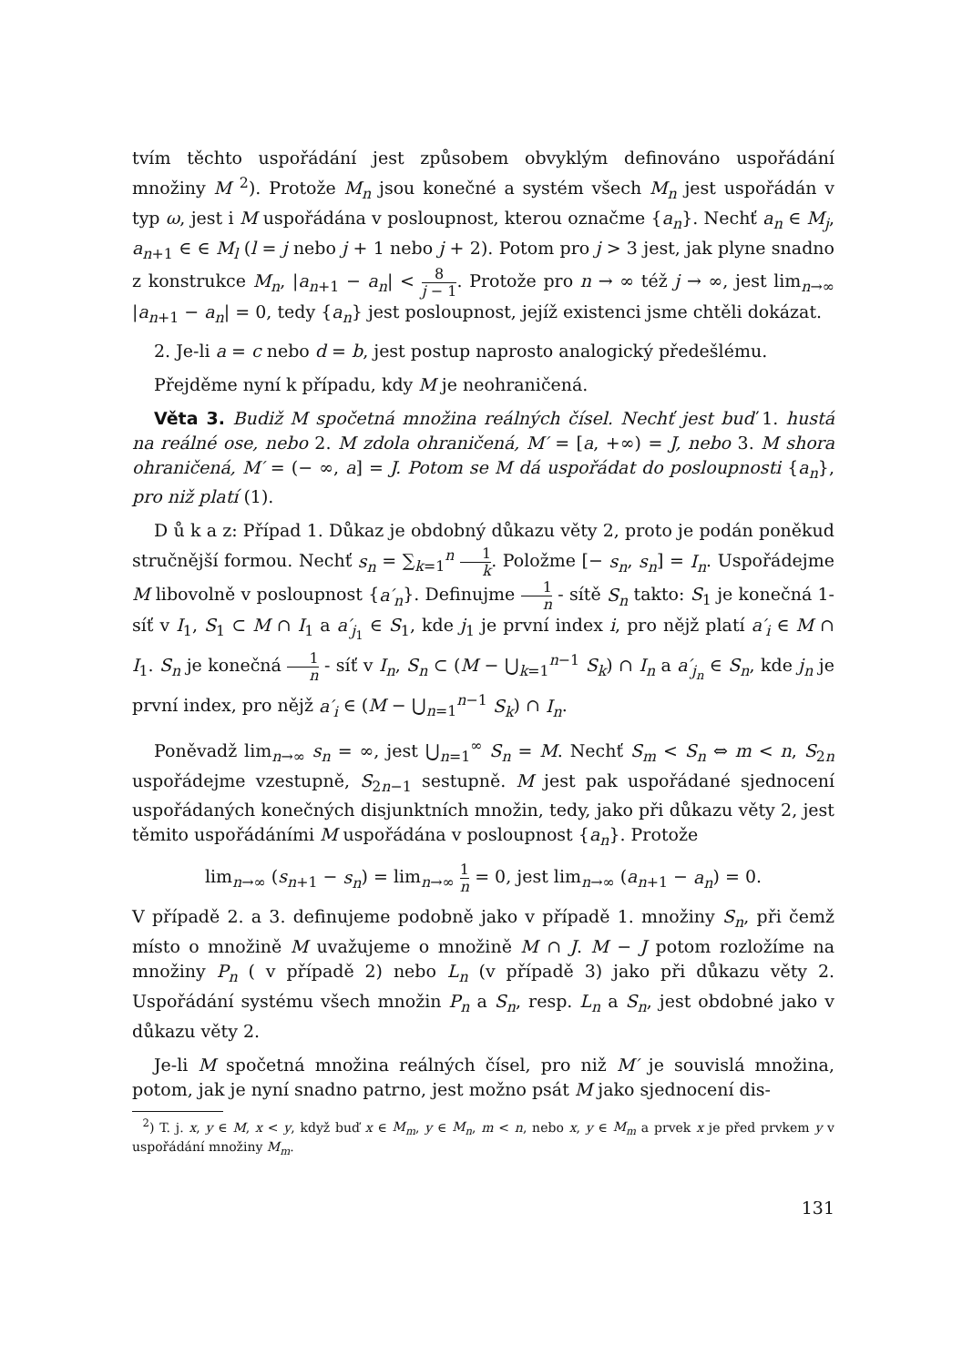tvím těchto uspořádání jest způsobem obvyklým definováno uspořádání množiny M <sup>2</sup>). Protože M<sub>n</sub> jsou konečné a systém všech M<sub>n</sub> jest uspořádán v typ ω, jest i M uspořádána v posloupnost, kterou označme {a<sub>n</sub>}. Nechť a<sub>n</sub> ∈ M<sub>j</sub>, a<sub>n+1</sub> ∈ ∈ M<sub>l</sub> (l = j nebo j + 1 nebo j + 2). Potom pro j > 3 jest, jak plyne snadno z konstrukce M<sub>n</sub>, |a<sub>n+1</sub> − a<sub>n</sub>| < 8 j − 1. Protože pro n → ∞ též j → ∞, jest lim<sub>n→∞</sub> |a<sub>n+1</sub> − a<sub>n</sub>| = 0, tedy {a<sub>n</sub>} jest posloupnost, jejíž existenci jsme chtěli dokázat.
2. Je-li a = c nebo d = b, jest postup naprosto analogický předešlému.
Přejděme nyní k případu, kdy M je neohraničená.
Věta 3. Budiž M spočetná množina reálných čísel. Nechť jest buď 1. hustá na reálné ose, nebo 2. M zdola ohraničená, M′ = [a, +∞) = J, nebo 3. M shora ohraničená, M′ = (− ∞, a] = J. Potom se M dá uspořádat do posloupnosti {a<sub>n</sub>}, pro niž platí (1).
D ů k a z: Případ 1. Důkaz je obdobný důkazu věty 2, proto je podán poněkud stručnější formou. Nechť s<sub>n</sub> = ∑<sub>k=1</sub><sup>n</sup> 1 k. Položme [− s<sub>n</sub>, s<sub>n</sub>] = I<sub>n</sub>. Uspořádejme M libovolně v posloupnost {a′<sub>n</sub>}. Definujme 1 n - sítě S<sub>n</sub> takto: S<sub>1</sub> je konečná 1-síť v I<sub>1</sub>, S<sub>1</sub> ⊂ M ∩ I<sub>1</sub> a a′<sub>j<sub>1</sub></sub> ∈ S<sub>1</sub>, kde j<sub>1</sub> je první index i, pro nějž platí a′<sub>i</sub> ∈ M ∩ I<sub>1</sub>. S<sub>n</sub> je konečná 1 n - síť v I<sub>n</sub>, S<sub>n</sub> ⊂ (M − ⋃<sub>k=1</sub><sup>n−1</sup> S<sub>k</sub>) ∩ I<sub>n</sub> a a′<sub>j<sub>n</sub></sub> ∈ S<sub>n</sub>, kde j<sub>n</sub> je první index, pro nějž a′<sub>i</sub> ∈ (M − ⋃<sub>n=1</sub><sup>n−1</sup> S<sub>k</sub>) ∩ I<sub>n</sub>.
Poněvadž lim<sub>n→∞</sub> s<sub>n</sub> = ∞, jest ⋃<sub>n=1</sub><sup>∞</sup> S<sub>n</sub> = M. Nechť S<sub>m</sub> < S<sub>n</sub> ⇔ m < n, S<sub>2n</sub> uspořádejme vzestupně, S<sub>2n−1</sub> sestupně. M jest pak uspořádané sjednocení uspořádaných konečných disjunktních množin, tedy, jako při důkazu věty 2, jest těmito uspořádáními M uspořádána v posloupnost {a<sub>n</sub>}. Protože
lim<sub>n→∞</sub> (s<sub>n+1</sub> − s<sub>n</sub>) = lim<sub>n→∞</sub> 1 n = 0, jest lim<sub>n→∞</sub> (a<sub>n+1</sub> − a<sub>n</sub>) = 0.
V případě 2. a 3. definujeme podobně jako v případě 1. množiny S<sub>n</sub>, při čemž místo o množině M uvažujeme o množině M ∩ J. M − J potom rozložíme na množiny P<sub>n</sub> ( v případě 2) nebo L<sub>n</sub> (v případě 3) jako při důkazu věty 2. Uspořádání systému všech množin P<sub>n</sub> a S<sub>n</sub>, resp. L<sub>n</sub> a S<sub>n</sub>, jest obdobné jako v důkazu věty 2.
Je-li M spočetná množina reálných čísel, pro niž M′ je souvislá množina, potom, jak je nyní snadno patrno, jest možno psát M jako sjednocení dis-
<sup>2</sup>) T. j. x, y ∈ M, x < y, když buď x ∈ M<sub>m</sub>, y ∈ M<sub>n</sub>, m < n, nebo x, y ∈ M<sub>m</sub> a prvek x je před prvkem y v uspořádání množiny M<sub>m</sub>.
131